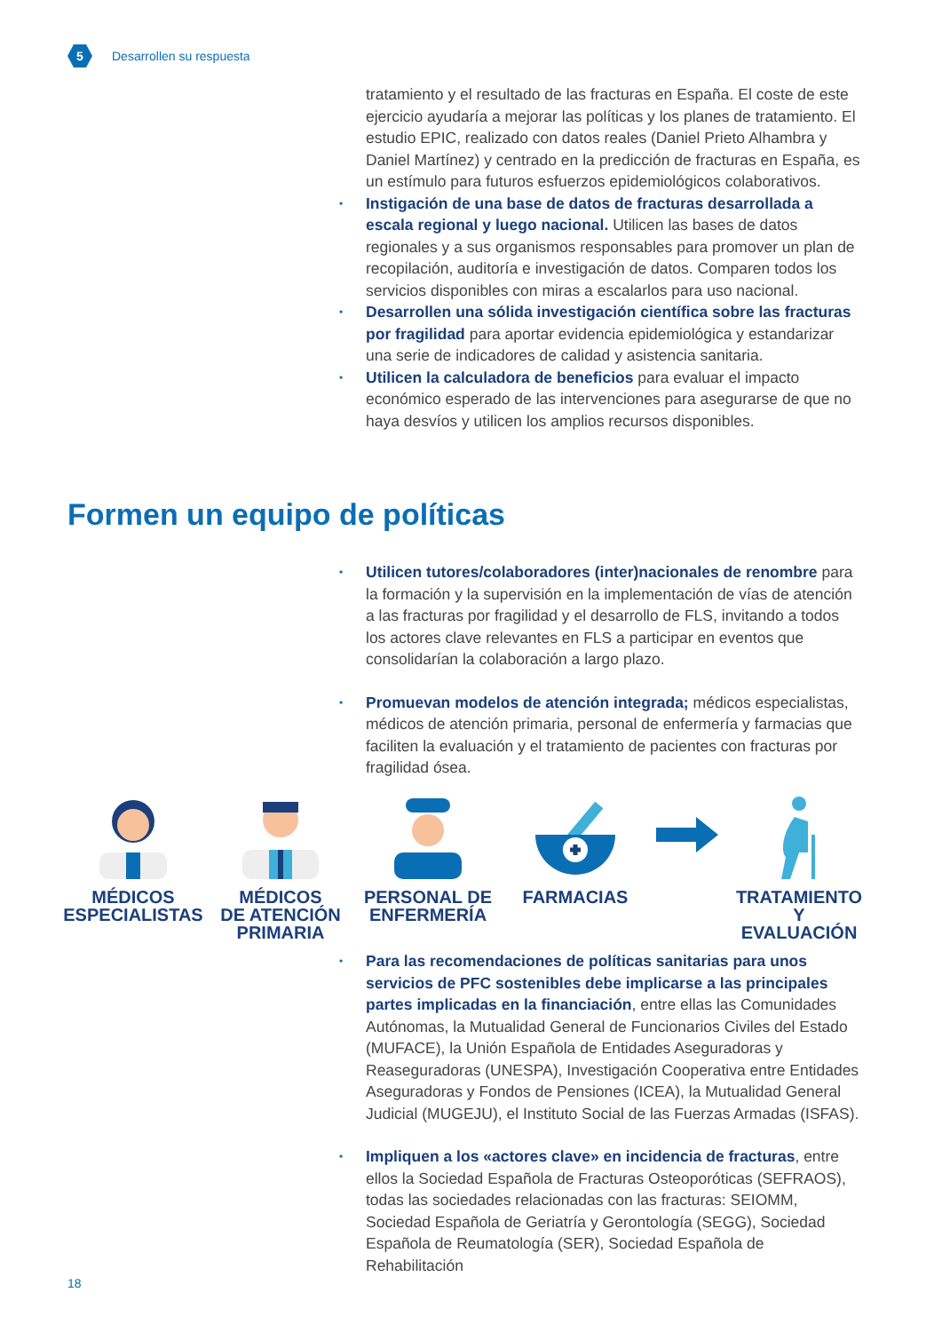5
Desarrollen su respuesta
tratamiento y el resultado de las fracturas en España. El coste de este ejercicio ayudaría a mejorar las políticas y los planes de tratamiento. El estudio EPIC, realizado con datos reales (Daniel Prieto Alhambra y Daniel Martínez) y centrado en la predicción de fracturas en España, es un estímulo para futuros esfuerzos epidemiológicos colaborativos.
• Instigación de una base de datos de fracturas desarrollada a escala regional y luego nacional. Utilicen las bases de datos regionales y a sus organismos responsables para promover un plan de recopilación, auditoría e investigación de datos. Comparen todos los servicios disponibles con miras a escalarlos para uso nacional.
• Desarrollen una sólida investigación científica sobre las fracturas por fragilidad para aportar evidencia epidemiológica y estandarizar una serie de indicadores de calidad y asistencia sanitaria.
• Utilicen la calculadora de beneficios para evaluar el impacto económico esperado de las intervenciones para asegurarse de que no haya desvíos y utilicen los amplios recursos disponibles.
Formen un equipo de políticas
• Utilicen tutores/colaboradores (inter)nacionales de renombre para la formación y la supervisión en la implementación de vías de atención a las fracturas por fragilidad y el desarrollo de FLS, invitando a todos los actores clave relevantes en FLS a participar en eventos que consolidarían la colaboración a largo plazo.
• Promuevan modelos de atención integrada; médicos especialistas, médicos de atención primaria, personal de enfermería y farmacias que faciliten la evaluación y el tratamiento de pacientes con fracturas por fragilidad ósea.
MÉDICOS
ESPECIALISTAS
MÉDICOS
DE ATENCIÓN
PRIMARIA
PERSONAL DE
ENFERMERÍA
FARMACIAS TRATAMIENTO Y
EVALUACIÓN
• Para las recomendaciones de políticas sanitarias para unos servicios de PFC sostenibles debe implicarse a las principales partes implicadas en la financiación, entre ellas las Comunidades Autónomas, la Mutualidad General de Funcionarios Civiles del Estado (MUFACE), la Unión Española de Entidades Aseguradoras y Reaseguradoras (UNESPA), Investigación Cooperativa entre Entidades Aseguradoras y Fondos de Pensiones (ICEA), la Mutualidad General Judicial (MUGEJU), el Instituto Social de las Fuerzas Armadas (ISFAS).
• Impliquen a los «actores clave» en incidencia de fracturas, entre ellos la Sociedad Española de Fracturas Osteoporóticas (SEFRAOS), todas las sociedades relacionadas con las fracturas: SEIOMM, Sociedad Española de Geriatría y Gerontología (SEGG), Sociedad Española de Reumatología (SER), Sociedad Española de Rehabilitación
18